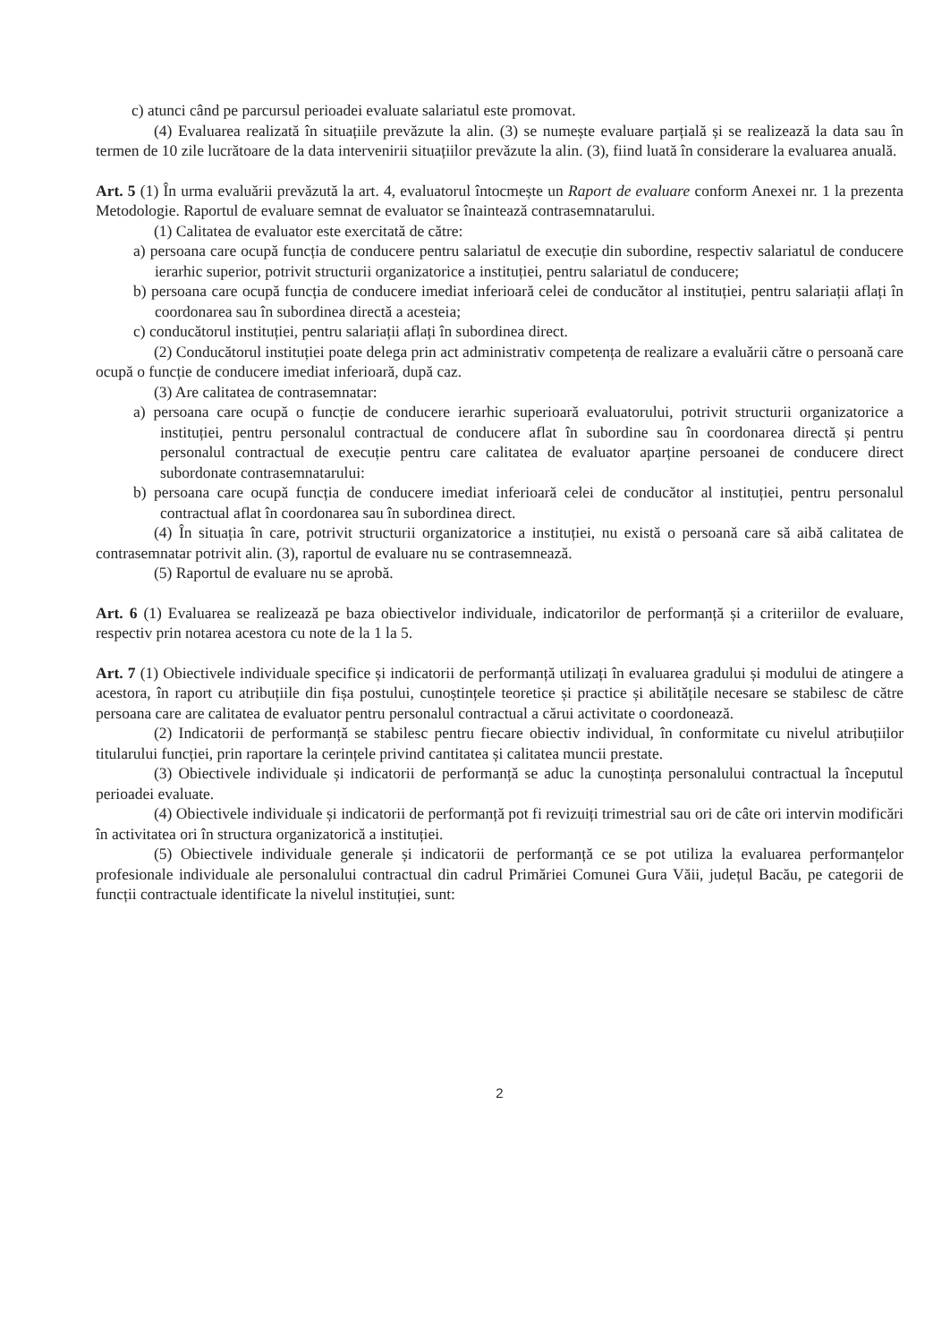c) atunci când pe parcursul perioadei evaluate salariatul este promovat.
(4) Evaluarea realizată în situațiile prevăzute la alin. (3) se numește evaluare parțială și se realizează la data sau în termen de 10 zile lucrătoare de la data intervenirii situațiilor prevăzute la alin. (3), fiind luată în considerare la evaluarea anuală.
Art. 5 (1) În urma evaluării prevăzută la art. 4, evaluatorul întocmește un Raport de evaluare conform Anexei nr. 1 la prezenta Metodologie. Raportul de evaluare semnat de evaluator se înaintează contrasemnatarului.
(1) Calitatea de evaluator este exercitată de către:
a) persoana care ocupă funcția de conducere pentru salariatul de execuție din subordine, respectiv salariatul de conducere ierarhic superior, potrivit structurii organizatorice a instituției, pentru salariatul de conducere;
b) persoana care ocupă funcția de conducere imediat inferioară celei de conducător al instituției, pentru salariații aflați în coordonarea sau în subordinea directă a acesteia;
c) conducătorul instituției, pentru salariații aflați în subordinea direct.
(2) Conducătorul instituției poate delega prin act administrativ competența de realizare a evaluării către o persoană care ocupă o funcție de conducere imediat inferioară, după caz.
(3) Are calitatea de contrasemnatar:
a) persoana care ocupă o funcție de conducere ierarhic superioară evaluatorului, potrivit structurii organizatorice a instituției, pentru personalul contractual de conducere aflat în subordine sau în coordonarea directă și pentru personalul contractual de execuție pentru care calitatea de evaluator aparține persoanei de conducere direct subordonate contrasemnatarului:
b) persoana care ocupă funcția de conducere imediat inferioară celei de conducător al instituției, pentru personalul contractual aflat în coordonarea sau în subordinea direct.
(4) În situația în care, potrivit structurii organizatorice a instituției, nu există o persoană care să aibă calitatea de contrasemnatar potrivit alin. (3), raportul de evaluare nu se contrasemnează.
(5) Raportul de evaluare nu se aprobă.
Art. 6 (1) Evaluarea se realizează pe baza obiectivelor individuale, indicatorilor de performanță și a criteriilor de evaluare, respectiv prin notarea acestora cu note de la 1 la 5.
Art. 7 (1) Obiectivele individuale specifice și indicatorii de performanță utilizați în evaluarea gradului și modului de atingere a acestora, în raport cu atribuțiile din fișa postului, cunoștințele teoretice și practice și abilitățile necesare se stabilesc de către persoana care are calitatea de evaluator pentru personalul contractual a cărui activitate o coordonează.
(2) Indicatorii de performanță se stabilesc pentru fiecare obiectiv individual, în conformitate cu nivelul atribuțiilor titularului funcției, prin raportare la cerințele privind cantitatea și calitatea muncii prestate.
(3) Obiectivele individuale și indicatorii de performanță se aduc la cunoștința personalului contractual la începutul perioadei evaluate.
(4) Obiectivele individuale și indicatorii de performanță pot fi revizuiți trimestrial sau ori de câte ori intervin modificări în activitatea ori în structura organizatorică a instituției.
(5) Obiectivele individuale generale și indicatorii de performanță ce se pot utiliza la evaluarea performanțelor profesionale individuale ale personalului contractual din cadrul Primăriei Comunei Gura Văii, județul Bacău, pe categorii de funcții contractuale identificate la nivelul instituției, sunt:
2